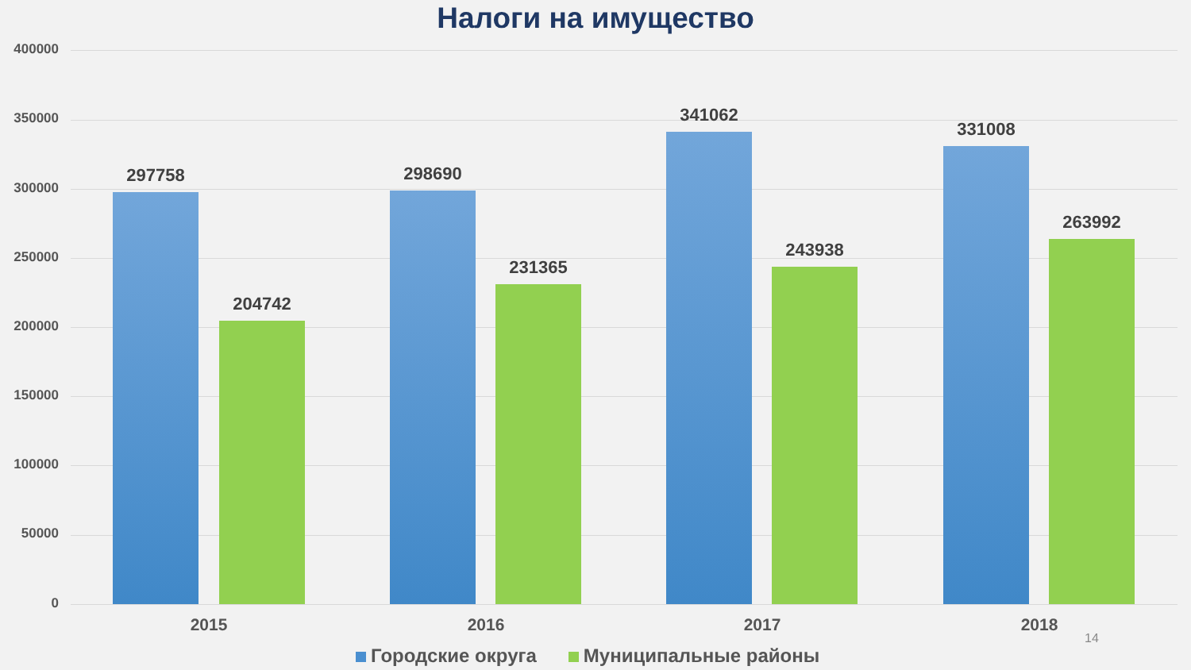Налоги на имущество
400000
350000
300000
250000
200000
150000
100000
50000
0
297758
204742
298690
231365
341062
243938
331008
263992
2015 2016 2017 2018
14
Городские округа Муниципальные районы